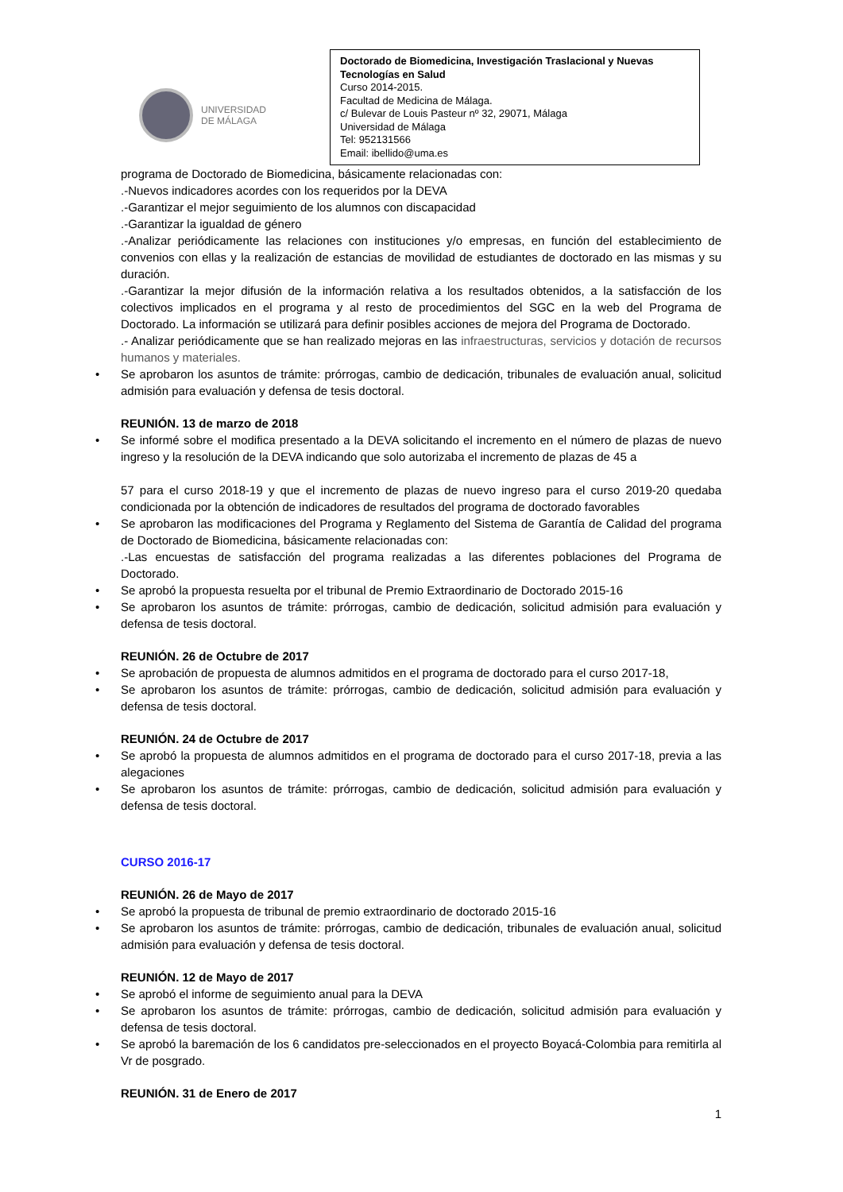UNIVERSIDAD
DE MÁLAGA
Doctorado de Biomedicina, Investigación Traslacional y Nuevas Tecnologías en Salud
Curso 2014-2015.
Facultad de Medicina de Málaga.
c/ Bulevar de Louis Pasteur nº 32, 29071, Málaga
Universidad de Málaga
Tel: 952131566
Email: ibellido@uma.es
programa de Doctorado de Biomedicina, básicamente relacionadas con:
.-Nuevos indicadores acordes con los requeridos por la DEVA
.-Garantizar el mejor seguimiento de los alumnos con discapacidad
.-Garantizar la igualdad de género
.-Analizar periódicamente las relaciones con instituciones y/o empresas, en función del establecimiento de convenios con ellas y la realización de estancias de movilidad de estudiantes de doctorado en las mismas y su duración.
.-Garantizar la mejor difusión de la información relativa a los resultados obtenidos, a la satisfacción de los colectivos implicados en el programa y al resto de procedimientos del SGC en la web del Programa de Doctorado. La información se utilizará para definir posibles acciones de mejora del Programa de Doctorado.
.- Analizar periódicamente que se han realizado mejoras en las infraestructuras, servicios y dotación de recursos humanos y materiales.
Se aprobaron los asuntos de trámite: prórrogas, cambio de dedicación, tribunales de evaluación anual, solicitud admisión para evaluación y defensa de tesis doctoral.
REUNIÓN. 13 de marzo de 2018
Se informé sobre el modifica presentado a la DEVA solicitando el incremento en el número de plazas de nuevo ingreso y la resolución de la DEVA indicando que solo autorizaba el incremento de plazas de 45 a
57 para el curso 2018-19 y que el incremento de plazas de nuevo ingreso para el curso 2019-20 quedaba condicionada por la obtención de indicadores de resultados del programa de doctorado favorables
Se aprobaron las modificaciones del Programa y Reglamento del Sistema de Garantía de Calidad del programa de Doctorado de Biomedicina, básicamente relacionadas con:
.-Las encuestas de satisfacción del programa realizadas a las diferentes poblaciones del Programa de Doctorado.
Se aprobó la propuesta resuelta por el tribunal de Premio Extraordinario de Doctorado 2015-16
Se aprobaron los asuntos de trámite: prórrogas, cambio de dedicación, solicitud admisión para evaluación y defensa de tesis doctoral.
REUNIÓN. 26 de Octubre de 2017
Se aprobación de propuesta de alumnos admitidos en el programa de doctorado para el curso 2017-18,
Se aprobaron los asuntos de trámite: prórrogas, cambio de dedicación, solicitud admisión para evaluación y defensa de tesis doctoral.
REUNIÓN. 24 de Octubre de 2017
Se aprobó la propuesta de alumnos admitidos en el programa de doctorado para el curso 2017-18, previa a las alegaciones
Se aprobaron los asuntos de trámite: prórrogas, cambio de dedicación, solicitud admisión para evaluación y defensa de tesis doctoral.
CURSO 2016-17
REUNIÓN. 26 de Mayo de 2017
Se aprobó la propuesta de tribunal de premio extraordinario de doctorado 2015-16
Se aprobaron los asuntos de trámite: prórrogas, cambio de dedicación, tribunales de evaluación anual, solicitud admisión para evaluación y defensa de tesis doctoral.
REUNIÓN. 12 de Mayo de 2017
Se aprobó el informe de seguimiento anual para la DEVA
Se aprobaron los asuntos de trámite: prórrogas, cambio de dedicación, solicitud admisión para evaluación y defensa de tesis doctoral.
Se aprobó la baremación de los 6 candidatos pre-seleccionados en el proyecto Boyacá-Colombia para remitirla al Vr de posgrado.
REUNIÓN. 31 de Enero de 2017
1